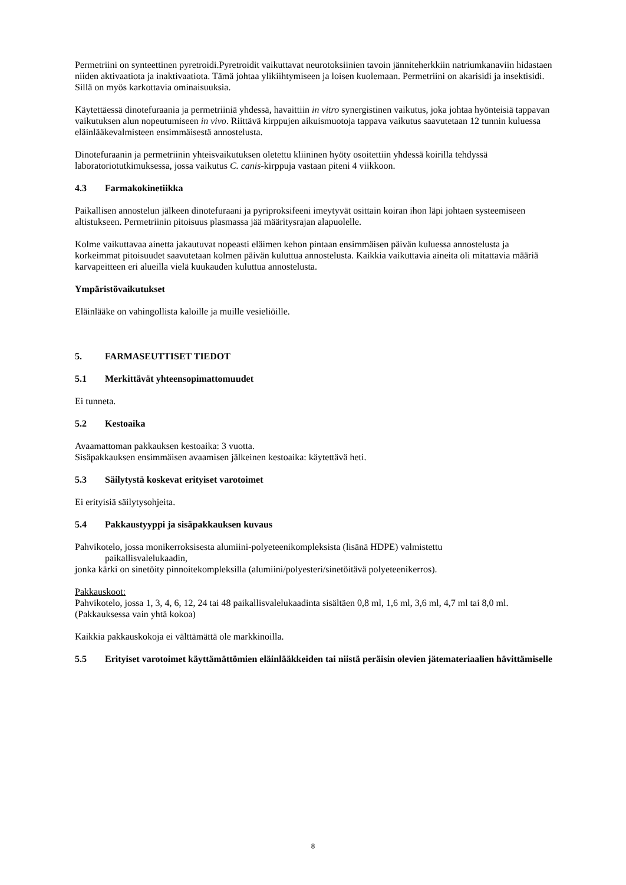Permetriini on synteettinen pyretroidi.Pyretroidit vaikuttavat neurotoksiinien tavoin jänniteherkkiin natriumkanaviin hidastaen niiden aktivaatiota ja inaktivaatiota. Tämä johtaa ylikiihtymiseen ja loisen kuolemaan. Permetriini on akarisidi ja insektisidi. Sillä on myös karkottavia ominaisuuksia.
Käytettäessä dinotefuraania ja permetriiniä yhdessä, havaittiin in vitro synergistinen vaikutus, joka johtaa hyönteisiä tappavan vaikutuksen alun nopeutumiseen in vivo. Riittävä kirppujen aikuismuotoja tappava vaikutus saavutetaan 12 tunnin kuluessa eläinlääkevalmisteen ensimmäisestä annostelusta.
Dinotefuraanin ja permetriinin yhteisvaikutuksen oletettu kliininen hyöty osoitettiin yhdessä koirilla tehdyssä laboratoriotutkimuksessa, jossa vaikutus C. canis-kirppuja vastaan piteni 4 viikkoon.
4.3 Farmakokinetiikka
Paikallisen annostelun jälkeen dinotefuraani ja pyriproksifeeni imeytyvät osittain koiran ihon läpi johtaen systeemiseen altistukseen. Permetriinin pitoisuus plasmassa jää määritysrajan alapuolelle.
Kolme vaikuttavaa ainetta jakautuvat nopeasti eläimen kehon pintaan ensimmäisen päivän kuluessa annostelusta ja korkeimmat pitoisuudet saavutetaan kolmen päivän kuluttua annostelusta. Kaikkia vaikuttavia aineita oli mitattavia määriä karvapeitteen eri alueilla vielä kuukauden kuluttua annostelusta.
Ympäristövaikutukset
Eläinlääke on vahingollista kaloille ja muille vesieliöille.
5. FARMASEUTTISET TIEDOT
5.1 Merkittävät yhteensopimattomuudet
Ei tunneta.
5.2 Kestoaika
Avaamattoman pakkauksen kestoaika: 3 vuotta.
Sisäpakkauksen ensimmäisen avaamisen jälkeinen kestoaika: käytettävä heti.
5.3 Säilytystä koskevat erityiset varotoimet
Ei erityisiä säilytysohjeita.
5.4 Pakkaustyyppi ja sisäpakkauksen kuvaus
Pahvikotelo, jossa monikerroksisesta alumiini-polyeteenikompleksista (lisänä HDPE) valmistettu
paikallisvalelukaadin,
jonka kärki on sinetöity pinnoitekompleksilla (alumiini/polyesteri/sinetöitävä polyeteenikerros).
Pakkauskoot:
Pahvikotelo, jossa 1, 3, 4, 6, 12, 24 tai 48 paikallisvalelukaadinta sisältäen 0,8 ml, 1,6 ml, 3,6 ml, 4,7 ml tai 8,0 ml.
(Pakkauksessa vain yhtä kokoa)
Kaikkia pakkauskokoja ei välttämättä ole markkinoilla.
5.5 Erityiset varotoimet käyttämättömien eläinlääkkeiden tai niistä peräisin olevien jätemateriaalien hävittämiselle
8